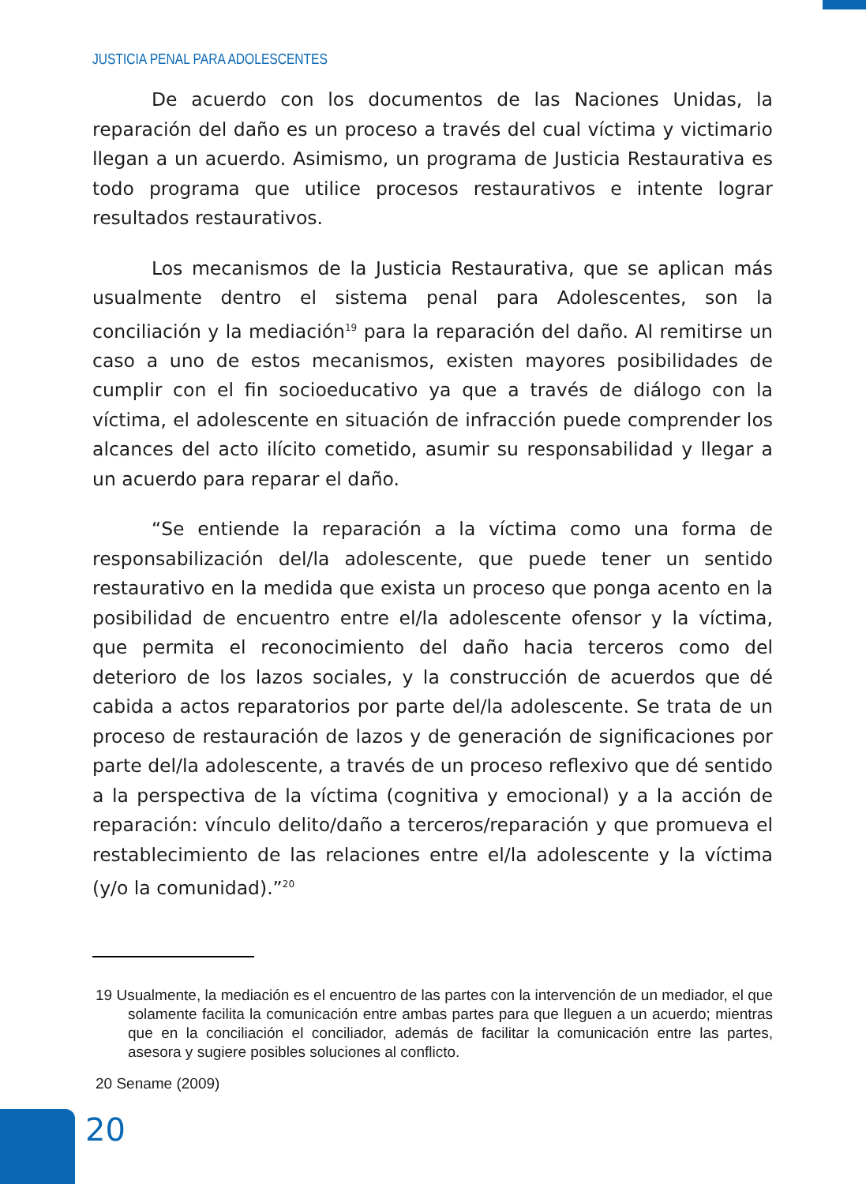JUSTICIA PENAL PARA ADOLESCENTES
De acuerdo con los documentos de las Naciones Unidas, la reparación del daño es un proceso a través del cual víctima y victimario llegan a un acuerdo. Asimismo, un programa de Justicia Restaurativa es todo programa que utilice procesos restaurativos e intente lograr resultados restaurativos.
Los mecanismos de la Justicia Restaurativa, que se aplican más usualmente dentro el sistema penal para Adolescentes, son la conciliación y la mediación<sup>19</sup> para la reparación del daño. Al remitirse un caso a uno de estos mecanismos, existen mayores posibilidades de cumplir con el fin socioeducativo ya que a través de diálogo con la víctima, el adolescente en situación de infracción puede comprender los alcances del acto ilícito cometido, asumir su responsabilidad y llegar a un acuerdo para reparar el daño.
“Se entiende la reparación a la víctima como una forma de responsabilización del/la adolescente, que puede tener un sentido restaurativo en la medida que exista un proceso que ponga acento en la posibilidad de encuentro entre el/la adolescente ofensor y la víctima, que permita el reconocimiento del daño hacia terceros como del deterioro de los lazos sociales, y la construcción de acuerdos que dé cabida a actos reparatorios por parte del/la adolescente. Se trata de un proceso de restauración de lazos y de generación de significaciones por parte del/la adolescente, a través de un proceso reflexivo que dé sentido a la perspectiva de la víctima (cognitiva y emocional) y a la acción de reparación: vínculo delito/daño a terceros/reparación y que promueva el restablecimiento de las relaciones entre el/la adolescente y la víctima (y/o la comunidad).”<sup>20</sup>
19 Usualmente, la mediación es el encuentro de las partes con la intervención de un mediador, el que solamente facilita la comunicación entre ambas partes para que lleguen a un acuerdo; mientras que en la conciliación el conciliador, además de facilitar la comunicación entre las partes, asesora y sugiere posibles soluciones al conflicto.
20 Sename (2009)
20